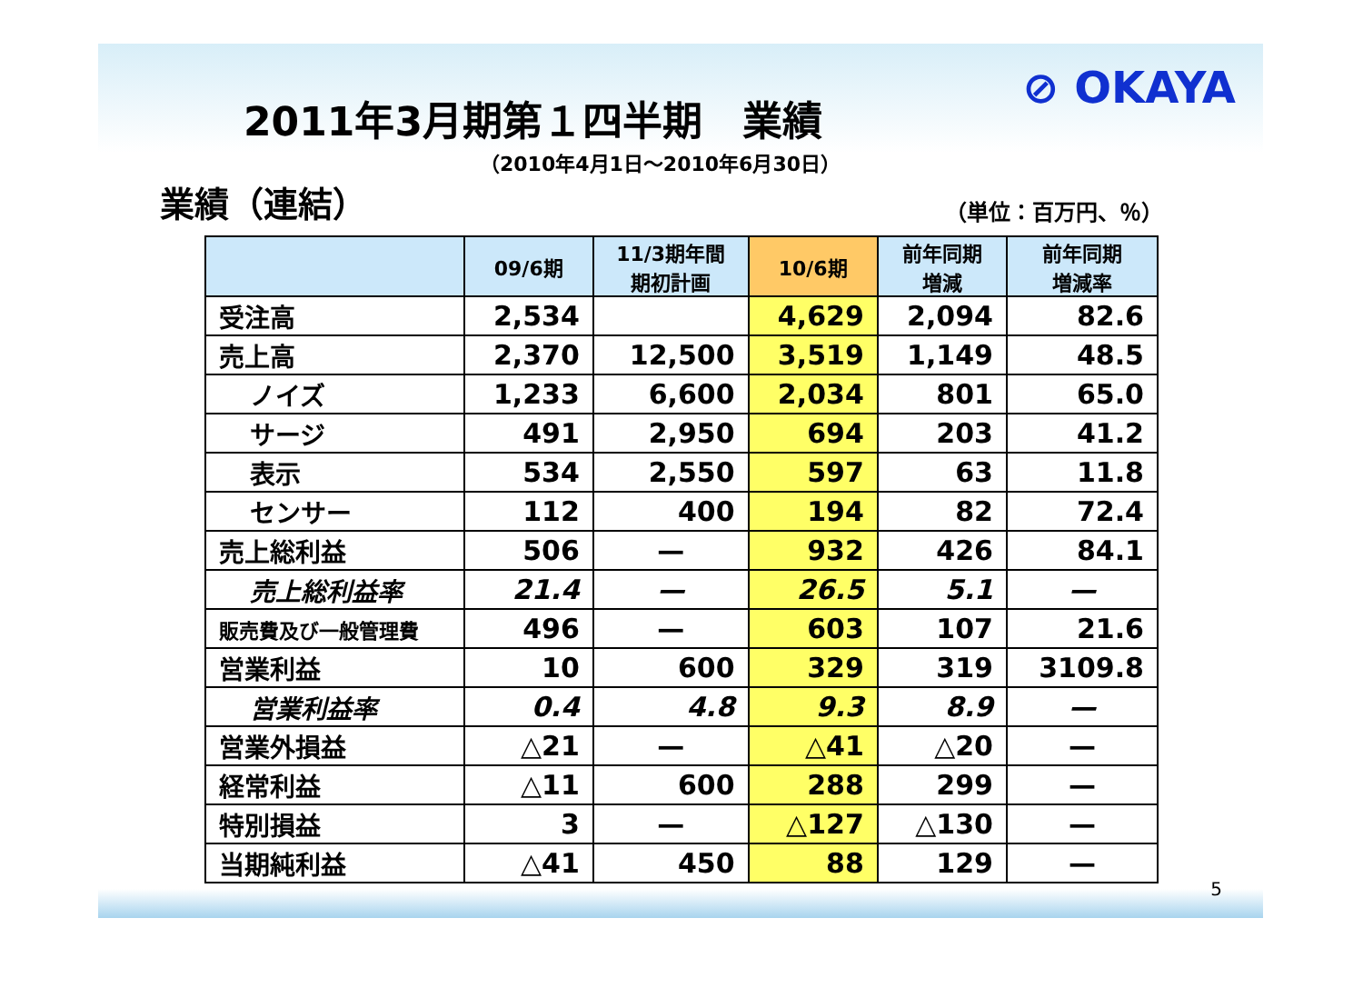⊘ OKAYA
2011年3月期第１四半期　業績
（2010年4月1日～2010年6月30日）
業績（連結）
（単位：百万円、％）
| | 09/6期 | 11/3期年間 期初計画 | 10/6期 | 前年同期 増減 | 前年同期 増減率 |
| --- | --- | --- | --- | --- | --- |
| 受注高 | 2,534 | | 4,629 | 2,094 | 82.6 |
| 売上高 | 2,370 | 12,500 | 3,519 | 1,149 | 48.5 |
| ノイズ | 1,233 | 6,600 | 2,034 | 801 | 65.0 |
| サージ | 491 | 2,950 | 694 | 203 | 41.2 |
| 表示 | 534 | 2,550 | 597 | 63 | 11.8 |
| センサー | 112 | 400 | 194 | 82 | 72.4 |
| 売上総利益 | 506 | — | 932 | 426 | 84.1 |
| 売上総利益率 | 21.4 | — | 26.5 | 5.1 | — |
| 販売費及び一般管理費 | 496 | — | 603 | 107 | 21.6 |
| 営業利益 | 10 | 600 | 329 | 319 | 3109.8 |
| 営業利益率 | 0.4 | 4.8 | 9.3 | 8.9 | — |
| 営業外損益 | △21 | — | △41 | △20 | — |
| 経常利益 | △11 | 600 | 288 | 299 | — |
| 特別損益 | 3 | — | △127 | △130 | — |
| 当期純利益 | △41 | 450 | 88 | 129 | — |
5